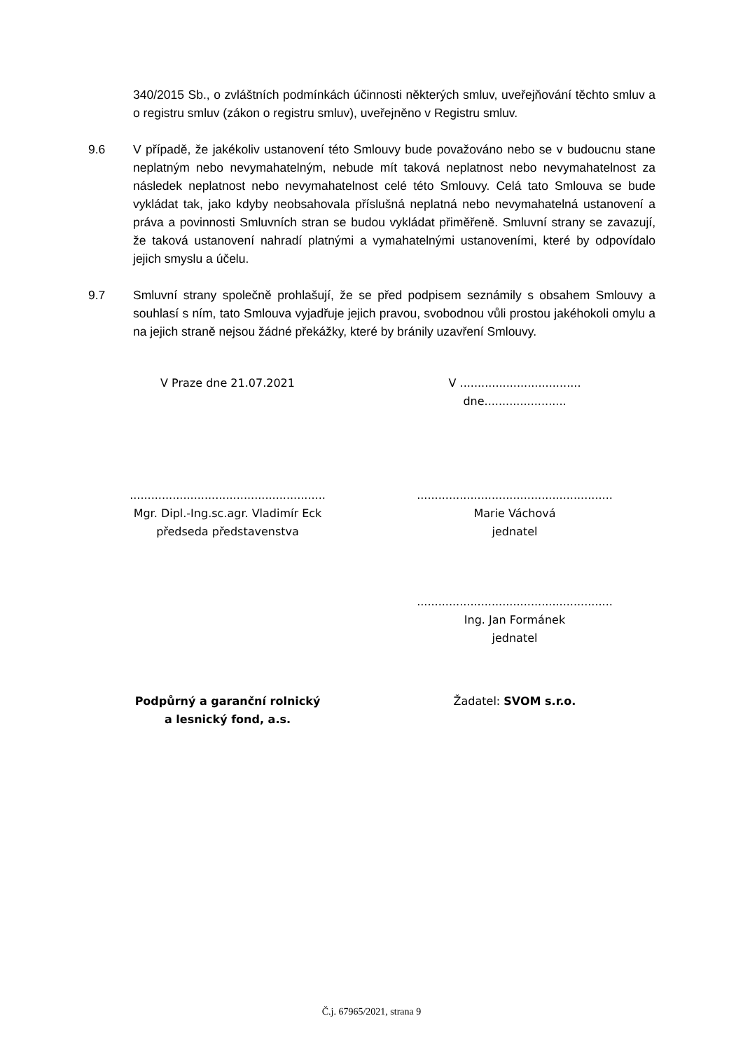340/2015 Sb., o zvláštních podmínkách účinnosti některých smluv, uveřejňování těchto smluv a o registru smluv (zákon o registru smluv), uveřejněno v Registru smluv.
9.6 V případě, že jakékoliv ustanovení této Smlouvy bude považováno nebo se v budoucnu stane neplatným nebo nevymahatelným, nebude mít taková neplatnost nebo nevymahatelnost za následek neplatnost nebo nevymahatelnost celé této Smlouvy. Celá tato Smlouva se bude vykládat tak, jako kdyby neobsahovala příslušná neplatná nebo nevymahatelná ustanovení a práva a povinnosti Smluvních stran se budou vykládat přiměřeně. Smluvní strany se zavazují, že taková ustanovení nahradí platnými a vymahatelnými ustanoveními, které by odpovídalo jejich smyslu a účelu.
9.7 Smluvní strany společně prohlašují, že se před podpisem seznámily s obsahem Smlouvy a souhlasí s ním, tato Smlouva vyjadřuje jejich pravou, svobodnou vůli prostou jakéhokoli omylu a na jejich straně nejsou žádné překážky, které by bránily uzavření Smlouvy.
V Praze dne 21.07.2021 V .................................. dne.......................
.......................................................
Mgr. Dipl.-Ing.sc.agr. Vladimír Eck
předseda představenstva
.......................................................
Marie Váchová
jednatel
.......................................................
Ing. Jan Formánek
jednatel
Podpůrný a garanční rolnický
a lesnický fond, a.s.
Žadatel: SVOM s.r.o.
Č.j. 67965/2021, strana 9